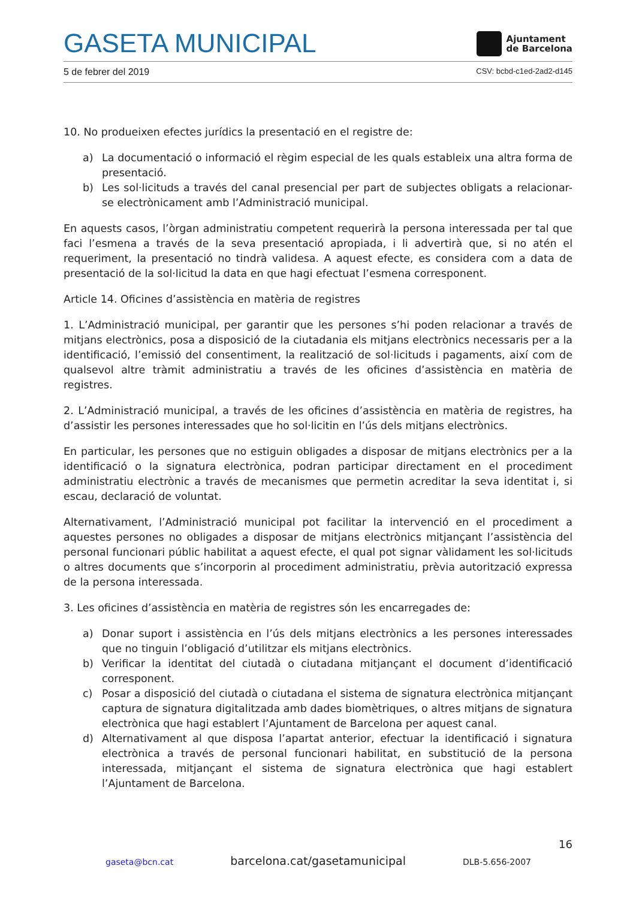GASETA MUNICIPAL
Ajuntament
de Barcelona
5 de febrer del 2019 CSV: bcbd-c1ed-2ad2-d145
10. No produeixen efectes jurídics la presentació en el registre de:
a) La documentació o informació el règim especial de les quals estableix una altra forma de presentació.
b) Les sol·licituds a través del canal presencial per part de subjectes obligats a relacionar-se electrònicament amb l’Administració municipal.
En aquests casos, l’òrgan administratiu competent requerirà la persona interessada per tal que faci l’esmena a través de la seva presentació apropiada, i li advertirà que, si no atén el requeriment, la presentació no tindrà validesa. A aquest efecte, es considera com a data de presentació de la sol·licitud la data en que hagi efectuat l’esmena corresponent.
Article 14. Oficines d’assistència en matèria de registres
1. L’Administració municipal, per garantir que les persones s’hi poden relacionar a través de mitjans electrònics, posa a disposició de la ciutadania els mitjans electrònics necessaris per a la identificació, l’emissió del consentiment, la realització de sol·licituds i pagaments, així com de qualsevol altre tràmit administratiu a través de les oficines d’assistència en matèria de registres.
2. L’Administració municipal, a través de les oficines d’assistència en matèria de registres, ha d’assistir les persones interessades que ho sol·licitin en l’ús dels mitjans electrònics.
En particular, les persones que no estiguin obligades a disposar de mitjans electrònics per a la identificació o la signatura electrònica, podran participar directament en el procediment administratiu electrònic a través de mecanismes que permetin acreditar la seva identitat i, si escau, declaració de voluntat.
Alternativament, l’Administració municipal pot facilitar la intervenció en el procediment a aquestes persones no obligades a disposar de mitjans electrònics mitjançant l’assistència del personal funcionari públic habilitat a aquest efecte, el qual pot signar vàlidament les sol·licituds o altres documents que s’incorporin al procediment administratiu, prèvia autorització expressa de la persona interessada.
3. Les oficines d’assistència en matèria de registres són les encarregades de:
a) Donar suport i assistència en l’ús dels mitjans electrònics a les persones interessades que no tinguin l’obligació d’utilitzar els mitjans electrònics.
b) Verificar la identitat del ciutadà o ciutadana mitjançant el document d’identificació corresponent.
c) Posar a disposició del ciutadà o ciutadana el sistema de signatura electrònica mitjançant captura de signatura digitalitzada amb dades biomètriques, o altres mitjans de signatura electrònica que hagi establert l’Ajuntament de Barcelona per aquest canal.
d) Alternativament al que disposa l’apartat anterior, efectuar la identificació i signatura electrònica a través de personal funcionari habilitat, en substitució de la persona interessada, mitjançant el sistema de signatura electrònica que hagi establert l’Ajuntament de Barcelona.
16
gaseta@bcn.cat barcelona.cat/gasetamunicipal DLB-5.656-2007